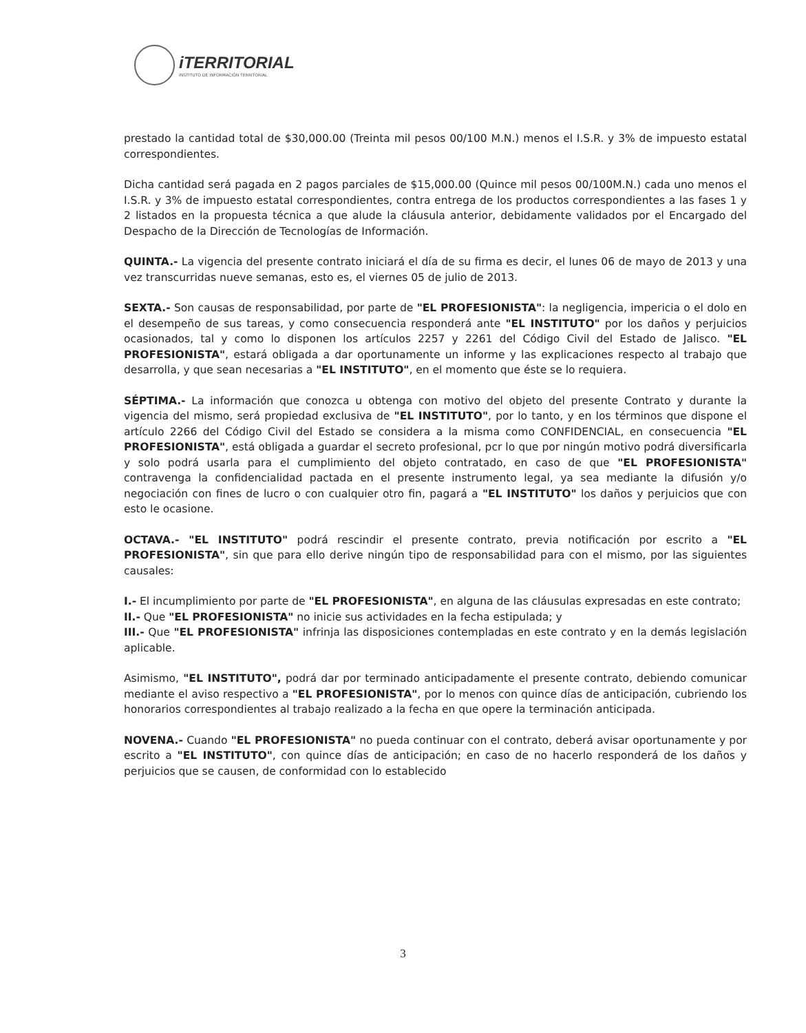iTERRITORIAL
INSTITUTO DE INFORMACIÓN TERRITORIAL
prestado la cantidad total de $30,000.00 (Treinta mil pesos 00/100 M.N.) menos el I.S.R. y 3% de impuesto estatal correspondientes.
Dicha cantidad será pagada en 2 pagos parciales de $15,000.00 (Quince mil pesos 00/100M.N.) cada uno menos el I.S.R. y 3% de impuesto estatal correspondientes, contra entrega de los productos correspondientes a las fases 1 y 2 listados en la propuesta técnica a que alude la cláusula anterior, debidamente validados por el Encargado del Despacho de la Dirección de Tecnologías de Información.
QUINTA.- La vigencia del presente contrato iniciará el día de su firma es decir, el lunes 06 de mayo de 2013 y una vez transcurridas nueve semanas, esto es, el viernes 05 de julio de 2013.
SEXTA.- Son causas de responsabilidad, por parte de "EL PROFESIONISTA": la negligencia, impericia o el dolo en el desempeño de sus tareas, y como consecuencia responderá ante "EL INSTITUTO" por los daños y perjuicios ocasionados, tal y como lo disponen los artículos 2257 y 2261 del Código Civil del Estado de Jalisco. "EL PROFESIONISTA", estará obligada a dar oportunamente un informe y las explicaciones respecto al trabajo que desarrolla, y que sean necesarias a "EL INSTITUTO", en el momento que éste se lo requiera.
SÉPTIMA.- La información que conozca u obtenga con motivo del objeto del presente Contrato y durante la vigencia del mismo, será propiedad exclusiva de "EL INSTITUTO", por lo tanto, y en los términos que dispone el artículo 2266 del Código Civil del Estado se considera a la misma como CONFIDENCIAL, en consecuencia "EL PROFESIONISTA", está obligada a guardar el secreto profesional, pcr lo que por ningún motivo podrá diversificarla y solo podrá usarla para el cumplimiento del objeto contratado, en caso de que "EL PROFESIONISTA" contravenga la confidencialidad pactada en el presente instrumento legal, ya sea mediante la difusión y/o negociación con fines de lucro o con cualquier otro fin, pagará a "EL INSTITUTO" los daños y perjuicios que con esto le ocasione.
OCTAVA.- "EL INSTITUTO" podrá rescindir el presente contrato, previa notificación por escrito a "EL PROFESIONISTA", sin que para ello derive ningún tipo de responsabilidad para con el mismo, por las siguientes causales:
I.- El incumplimiento por parte de "EL PROFESIONISTA", en alguna de las cláusulas expresadas en este contrato;
II.- Que "EL PROFESIONISTA" no inicie sus actividades en la fecha estipulada; y
III.- Que "EL PROFESIONISTA" infrinja las disposiciones contempladas en este contrato y en la demás legislación aplicable.
Asimismo, "EL INSTITUTO", podrá dar por terminado anticipadamente el presente contrato, debiendo comunicar mediante el aviso respectivo a "EL PROFESIONISTA", por lo menos con quince días de anticipación, cubriendo los honorarios correspondientes al trabajo realizado a la fecha en que opere la terminación anticipada.
NOVENA.- Cuando "EL PROFESIONISTA" no pueda continuar con el contrato, deberá avisar oportunamente y por escrito a "EL INSTITUTO", con quince días de anticipación; en caso de no hacerlo responderá de los daños y perjuicios que se causen, de conformidad con lo establecido
3